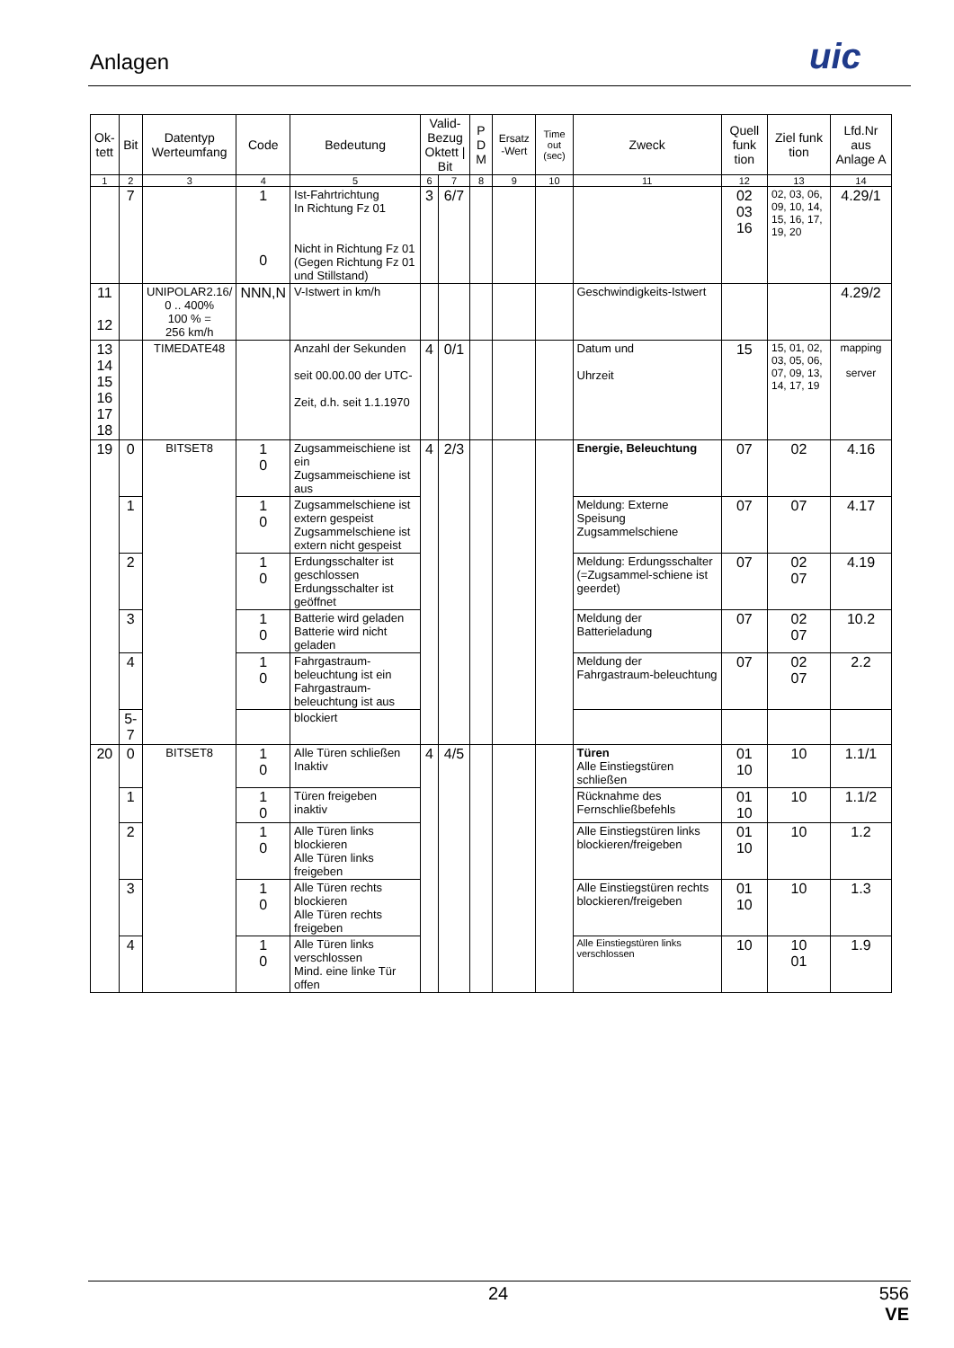Anlagen uic
| Ok- tett | Bit | Datentyp Werteumfang | Code | Bedeutung | Valid-Bezug Oktett / Bit | | P D M | Ersatz -Wert | Time out (sec) | Zweck | Quell funk tion | Ziel funk tion | Lfd.Nr aus Anlage A |
| --- | --- | --- | --- | --- | --- | --- | --- | --- | --- | --- | --- | --- | --- |
| 1 | 2 | 3 | 4 | 5 | 6 | 7 | 8 | 9 | 10 | 11 | 12 | 13 | 14 |
| | 7 | | 1 0 | Ist-Fahrtrichtung In Richtung Fz 01 Nicht in Richtung Fz 01 (Gegen Richtung Fz 01 und Stillstand) | 3 | 6/7 | | | | | 02 03 16 | 02, 03, 06, 09, 10, 14, 15, 16, 17, 19, 20 | 4.29/1 |
| 11 12 | | UNIPOLAR2.16/ 0 .. 400% 100 % = 256 km/h | NNN,N | V-Istwert in km/h | | | | | | Geschwindigkeits-Istwert | | | 4.29/2 |
| 13 14 15 16 17 18 | | TIMEDATE48 | | Anzahl der Sekunden seit 00.00.00 der UTC- Zeit, d.h. seit 1.1.1970 | 4 | 0/1 | | | | Datum und Uhrzeit | 15 | 15, 01, 02, 03, 05, 06, 07, 09, 13, 14, 17, 19 | mapping server |
| 19 | 0 | BITSET8 | 1 0 | Zugsammeischiene ist ein Zugsammeischiene ist aus | 4 | 2/3 | | | | Energie, Beleuchtung | 07 | 02 | 4.16 |
| | 1 | | 1 0 | Zugsammelschiene ist extern gespeist Zugsammelschiene ist extern nicht gespeist | | | | | | Meldung: Externe Speisung Zugsammelschiene | 07 | 07 | 4.17 |
| | 2 | | 1 0 | Erdungsschalter ist geschlossen Erdungsschalter ist geöffnet | | | | | | Meldung: Erdungsschalter (=Zugsammel-schiene ist geerdet) | 07 | 02 07 | 4.19 |
| | 3 | | 1 0 | Batterie wird geladen Batterie wird nicht geladen | | | | | | Meldung der Batterieladung | 07 | 02 07 | 10.2 |
| | 4 | | 1 0 | Fahrgastraum-beleuchtung ist ein Fahrgastraum-beleuchtung ist aus | | | | | | Meldung der Fahrgastraum-beleuchtung | 07 | 02 07 | 2.2 |
| | 5-7 | | | blockiert | | | | | | | | | |
| 20 | 0 | BITSET8 | 1 0 | Alle Türen schließen Inaktiv | 4 | 4/5 | | | | Türen Alle Einstiegstüren schließen | 01 10 | 10 | 1.1/1 |
| | 1 | | 1 0 | Türen freigeben inaktiv | | | | | | Rücknahme des Fernschließbefehls | 01 10 | 10 | 1.1/2 |
| | 2 | | 1 0 | Alle Türen links blockieren Alle Türen links freigeben | | | | | | Alle Einstiegstüren links blockieren/freigeben | 01 10 | 10 | 1.2 |
| | 3 | | 1 0 | Alle Türen rechts blockieren Alle Türen rechts freigeben | | | | | | Alle Einstiegstüren rechts blockieren/freigeben | 01 10 | 10 | 1.3 |
| | 4 | | 1 0 | Alle Türen links verschlossen Mind. eine linke Tür offen | | | | | | Alle Einstiegstüren links verschlossen | 10 | 10 01 | 1.9 |
24
556
VE